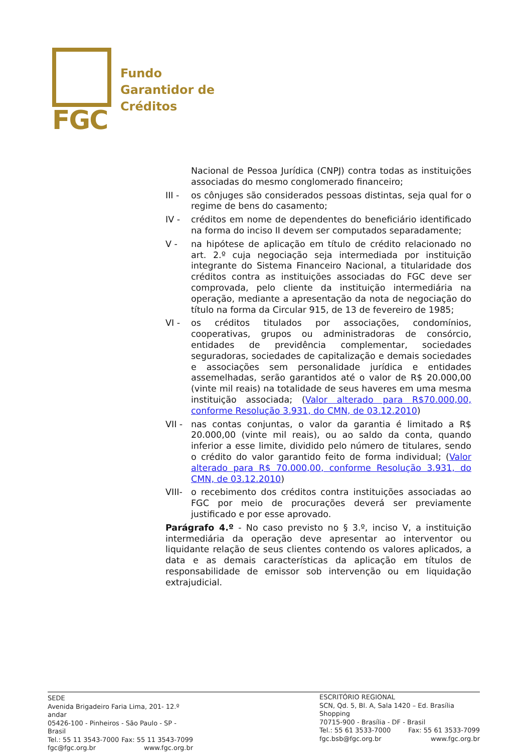FGC
Fundo
Garantidor de
Créditos
Nacional de Pessoa Jurídica (CNPJ) contra todas as instituições associadas do mesmo conglomerado financeiro;
III -
os cônjuges são considerados pessoas distintas, seja qual for o regime de bens do casamento;
IV - créditos em nome de dependentes do beneficiário identificado na forma do inciso II devem ser computados separadamente;
V - na hipótese de aplicação em título de crédito relacionado no art. 2.º cuja negociação seja intermediada por instituição integrante do Sistema Financeiro Nacional, a titularidade dos créditos contra as instituições associadas do FGC deve ser comprovada, pelo cliente da instituição intermediária na operação, mediante a apresentação da nota de negociação do título na forma da Circular 915, de 13 de fevereiro de 1985;
VI - os créditos titulados por associações, condomínios, cooperativas, grupos ou administradoras de consórcio, entidades de previdência complementar, sociedades seguradoras, sociedades de capitalização e demais sociedades e associações sem personalidade jurídica e entidades assemelhadas, serão garantidos até o valor de R$ 20.000,00 (vinte mil reais) na totalidade de seus haveres em uma mesma instituição associada; (Valor alterado para R$70.000,00, conforme Resolução 3.931, do CMN, de 03.12.2010)
VII -
nas contas conjuntas, o valor da garantia é limitado a R$ 20.000,00 (vinte mil reais), ou ao saldo da conta, quando inferior a esse limite, dividido pelo número de titulares, sendo o crédito do valor garantido feito de forma individual; (Valor alterado para R$ 70.000,00, conforme Resolução 3.931, do CMN, de 03.12.2010)
VIII-
o recebimento dos créditos contra instituições associadas ao FGC por meio de procurações deverá ser previamente justificado e por esse aprovado.
Parágrafo 4.º - No caso previsto no § 3.º, inciso V, a instituição intermediária da operação deve apresentar ao interventor ou liquidante relação de seus clientes contendo os valores aplicados, a data e as demais características da aplicação em títulos de responsabilidade de emissor sob intervenção ou em liquidação extrajudicial.
SEDE
Avenida Brigadeiro Faria Lima, 201- 12.º andar
05426-100 - Pinheiros - São Paulo - SP - Brasil
Tel.: 55 11 3543-7000 Fax: 55 11 3543-7099
fgc@fgc.org.br www.fgc.org.br
ESCRITÓRIO REGIONAL
SCN, Qd. 5, Bl. A, Sala 1420 – Ed. Brasília Shopping
70715-900 - Brasília - DF - Brasil
Tel.: 55 61 3533-7000 Fax: 55 61 3533-7099
fgc.bsb@fgc.org.br www.fgc.org.br